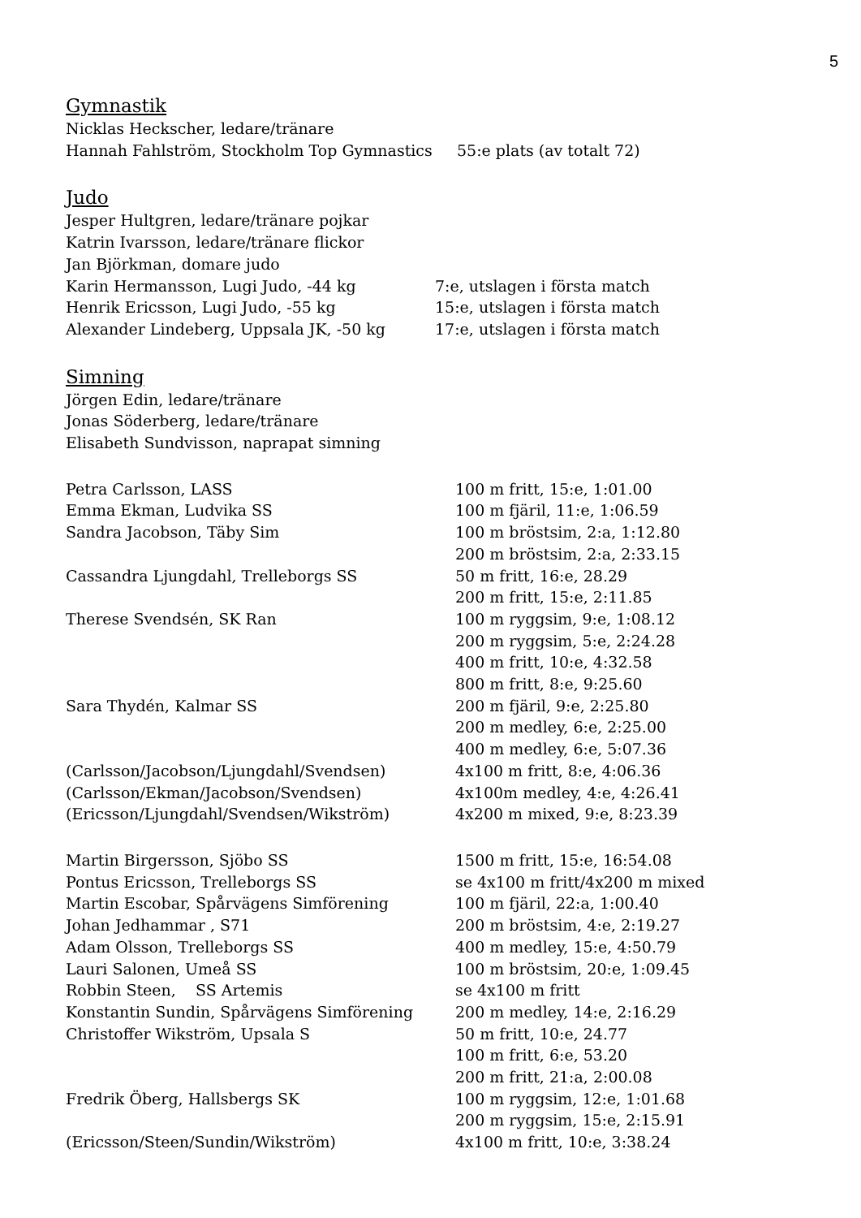5
Gymnastik
Nicklas Heckscher, ledare/tränare
Hannah Fahlström, Stockholm Top Gymnastics 55:e plats (av totalt 72)
Judo
Jesper Hultgren, ledare/tränare pojkar
Katrin Ivarsson, ledare/tränare flickor
Jan Björkman, domare judo
Karin Hermansson, Lugi Judo, -44 kg 7:e, utslagen i första match
Henrik Ericsson, Lugi Judo, -55 kg 15:e, utslagen i första match
Alexander Lindeberg, Uppsala JK, -50 kg 17:e, utslagen i första match
Simning
Jörgen Edin, ledare/tränare
Jonas Söderberg, ledare/tränare
Elisabeth Sundvisson, naprapat simning
Petra Carlsson, LASS 100 m fritt, 15:e, 1:01.00
Emma Ekman, Ludvika SS 100 m fjäril, 11:e, 1:06.59
Sandra Jacobson, Täby Sim 100 m bröstsim, 2:a, 1:12.80
200 m bröstsim, 2:a, 2:33.15
Cassandra Ljungdahl, Trelleborgs SS 50 m fritt, 16:e, 28.29
200 m fritt, 15:e, 2:11.85
Therese Svendsén, SK Ran 100 m ryggsim, 9:e, 1:08.12
200 m ryggsim, 5:e, 2:24.28
400 m fritt, 10:e, 4:32.58
800 m fritt, 8:e, 9:25.60
Sara Thydén, Kalmar SS 200 m fjäril, 9:e, 2:25.80
200 m medley, 6:e, 2:25.00
400 m medley, 6:e, 5:07.36
(Carlsson/Jacobson/Ljungdahl/Svendsen) 4x100 m fritt, 8:e, 4:06.36
(Carlsson/Ekman/Jacobson/Svendsen) 4x100m medley, 4:e, 4:26.41
(Ericsson/Ljungdahl/Svendsen/Wikström) 4x200 m mixed, 9:e, 8:23.39
Martin Birgersson, Sjöbo SS 1500 m fritt, 15:e, 16:54.08
Pontus Ericsson, Trelleborgs SS se 4x100 m fritt/4x200 m mixed
Martin Escobar, Spårvägens Simförening 100 m fjäril, 22:a, 1:00.40
Johan Jedhammar , S71 200 m bröstsim, 4:e, 2:19.27
Adam Olsson, Trelleborgs SS 400 m medley, 15:e, 4:50.79
Lauri Salonen, Umeå SS 100 m bröstsim, 20:e, 1:09.45
Robbin Steen, SS Artemis se 4x100 m fritt
Konstantin Sundin, Spårvägens Simförening 200 m medley, 14:e, 2:16.29
Christoffer Wikström, Upsala S 50 m fritt, 10:e, 24.77
100 m fritt, 6:e, 53.20
200 m fritt, 21:a, 2:00.08
Fredrik Öberg, Hallsbergs SK 100 m ryggsim, 12:e, 1:01.68
200 m ryggsim, 15:e, 2:15.91
(Ericsson/Steen/Sundin/Wikström) 4x100 m fritt, 10:e, 3:38.24